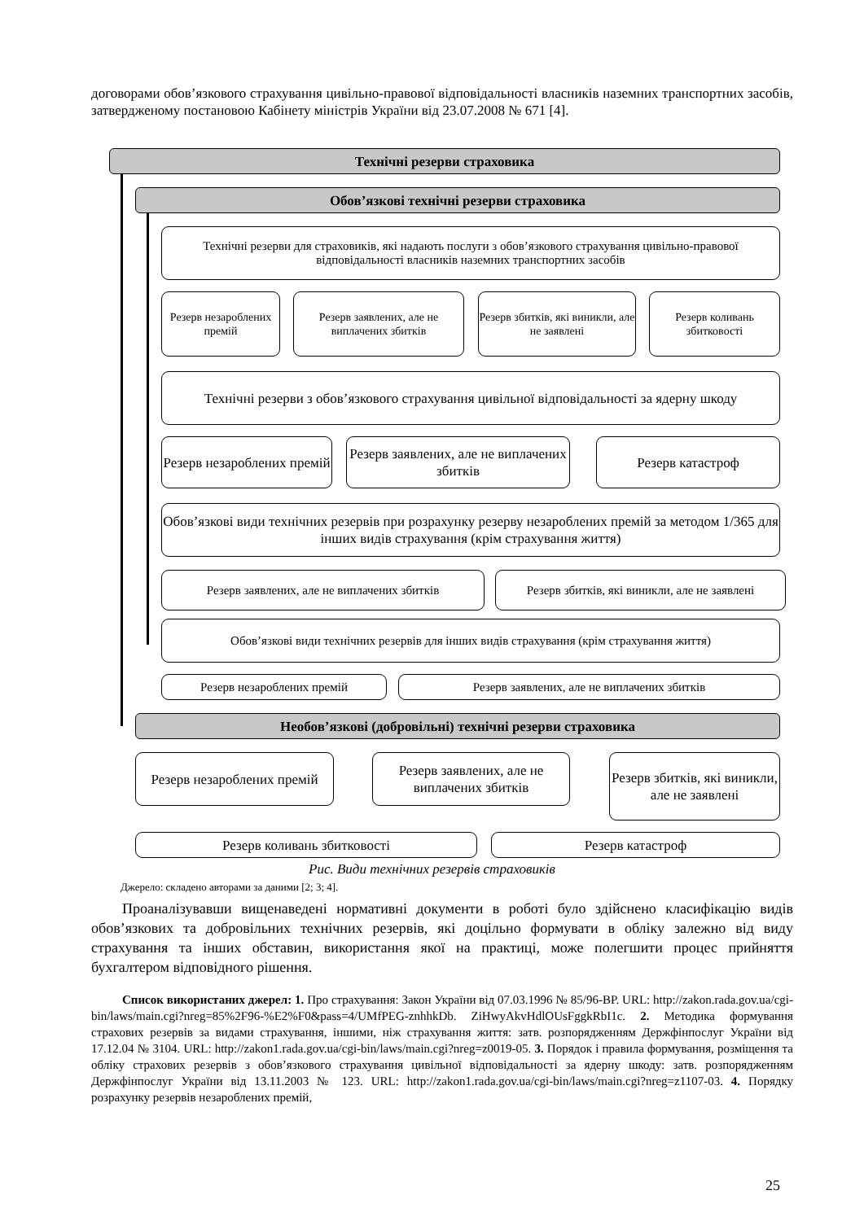договорами обов’язкового страхування цивільно-правової відповідальності власників наземних транспортних засобів, затвердженому постановою Кабінету міністрів України від 23.07.2008 № 671 [4].
Технічні резерви страховика
Обов’язкові технічні резерви страховика
Технічні резерви для страховиків, які надають послуги з обов’язкового страхування цивільно-правової відповідальності власників наземних транспортних засобів
Резерв незароблених премій
Резерв заявлених, але не виплачених збитків
Резерв збитків, які виникли, але не заявлені
Резерв коливань збитковості
Технічні резерви з обов’язкового страхування цивільної відповідальності за ядерну шкоду
Резерв незароблених премій
Резерв заявлених, але не виплачених збитків
Резерв катастроф
Обов’язкові види технічних резервів при розрахунку резерву незароблених премій за методом 1/365 для інших видів страхування (крім страхування життя)
Резерв заявлених, але не виплачених збитків
Резерв збитків, які виникли, але не заявлені
Обов’язкові види технічних резервів для інших видів страхування (крім страхування життя)
Резерв незароблених премій Резерв заявлених, але не виплачених збитків
Необов’язкові (добровільні) технічні резерви страховика
Резерв незароблених премій
Резерв заявлених, але не виплачених збитків
Резерв збитків, які виникли, але не заявлені
Резерв коливань збитковості Резерв катастроф
Рис. Види технічних резервів страховиків
Джерело: складено авторами за даними [2; 3; 4].
Проаналізувавши вищенаведені нормативні документи в роботі було здійснено класифікацію видів обов’язкових та добровільних технічних резервів, які доцільно формувати в обліку залежно від виду страхування та інших обставин, використання якої на практиці, може полегшити процес прийняття бухгалтером відповідного рішення.
Список використаних джерел: 1. Про страхування: Закон України від 07.03.1996 № 85/96-ВР. URL: http://zakon.rada.gov.ua/cgi-bin/laws/main.cgi?nreg=85%2F96-%E2%F0&pass=4/UMfPEG-znhhkDb. ZiHwyAkvHdlOUsFggkRbI1c. 2. Методика формування страхових резервів за видами страхування, іншими, ніж страхування життя: затв. розпорядженням Держфінпослуг України від 17.12.04 № 3104. URL: http://zakon1.rada.gov.ua/cgi-bin/laws/main.cgi?nreg=z0019-05. 3. Порядок і правила формування, розміщення та обліку страхових резервів з обов’язкового страхування цивільної відповідальності за ядерну шкоду: затв. розпорядженням Держфінпослуг України від 13.11.2003 № 123. URL: http://zakon1.rada.gov.ua/cgi-bin/laws/main.cgi?nreg=z1107-03. 4. Порядку розрахунку резервів незароблених премій,
25